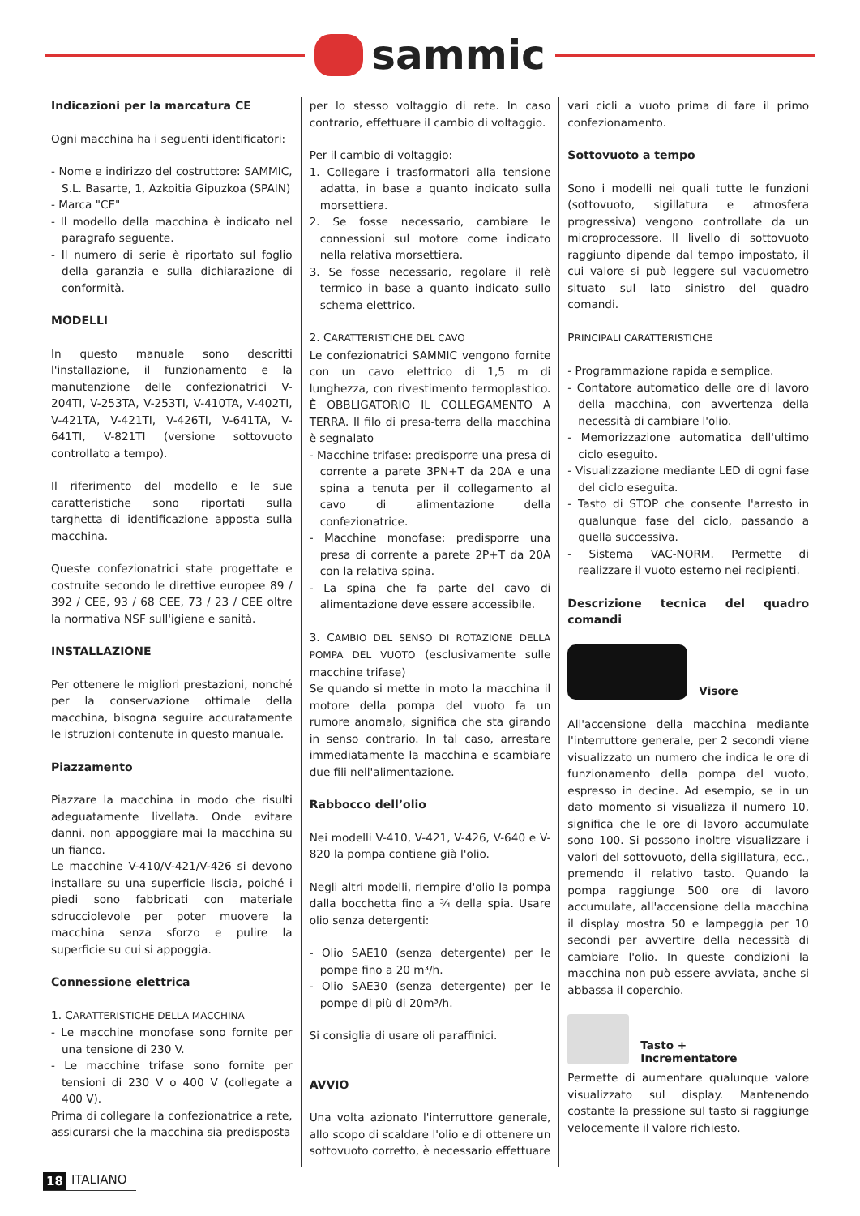sammic
Indicazioni per la marcatura CE
Ogni macchina ha i seguenti identificatori:
- Nome e indirizzo del costruttore: SAMMIC, S.L. Basarte, 1, Azkoitia Gipuzkoa (SPAIN)
- Marca "CE"
- Il modello della macchina è indicato nel paragrafo seguente.
- Il numero di serie è riportato sul foglio della garanzia e sulla dichiarazione di conformità.
MODELLI
In questo manuale sono descritti l'installazione, il funzionamento e la manutenzione delle confezionatrici V-204TI, V-253TA, V-253TI, V-410TA, V-402TI, V-421TA, V-421TI, V-426TI, V-641TA, V-641TI, V-821TI (versione sottovuoto controllato a tempo).
Il riferimento del modello e le sue caratteristiche sono riportati sulla targhetta di identificazione apposta sulla macchina.
Queste confezionatrici state progettate e costruite secondo le direttive europee 89 / 392 / CEE, 93 / 68 CEE, 73 / 23 / CEE oltre la normativa NSF sull'igiene e sanità.
INSTALLAZIONE
Per ottenere le migliori prestazioni, nonché per la conservazione ottimale della macchina, bisogna seguire accuratamente le istruzioni contenute in questo manuale.
Piazzamento
Piazzare la macchina in modo che risulti adeguatamente livellata. Onde evitare danni, non appoggiare mai la macchina su un fianco.
Le macchine V-410/V-421/V-426 si devono installare su una superficie liscia, poiché i piedi sono fabbricati con materiale sdrucciolevole per poter muovere la macchina senza sforzo e pulire la superficie su cui si appoggia.
Connessione elettrica
1. CARATTERISTICHE DELLA MACCHINA
- Le macchine monofase sono fornite per una tensione di 230 V.
- Le macchine trifase sono fornite per tensioni di 230 V o 400 V (collegate a 400 V).
Prima di collegare la confezionatrice a rete, assicurarsi che la macchina sia predisposta
per lo stesso voltaggio di rete. In caso contrario, effettuare il cambio di voltaggio.
Per il cambio di voltaggio:
1. Collegare i trasformatori alla tensione adatta, in base a quanto indicato sulla morsettiera.
2. Se fosse necessario, cambiare le connessioni sul motore come indicato nella relativa morsettiera.
3. Se fosse necessario, regolare il relè termico in base a quanto indicato sullo schema elettrico.
2. CARATTERISTICHE DEL CAVO
Le confezionatrici SAMMIC vengono fornite con un cavo elettrico di 1,5 m di lunghezza, con rivestimento termoplastico. È OBBLIGATORIO IL COLLEGAMENTO A TERRA. Il filo di presa-terra della macchina è segnalato
- Macchine trifase: predisporre una presa di corrente a parete 3PN+T da 20A e una spina a tenuta per il collegamento al cavo di alimentazione della confezionatrice.
- Macchine monofase: predisporre una presa di corrente a parete 2P+T da 20A con la relativa spina.
- La spina che fa parte del cavo di alimentazione deve essere accessibile.
3. CAMBIO DEL SENSO DI ROTAZIONE DELLA POMPA DEL VUOTO (esclusivamente sulle macchine trifase)
Se quando si mette in moto la macchina il motore della pompa del vuoto fa un rumore anomalo, significa che sta girando in senso contrario. In tal caso, arrestare immediatamente la macchina e scambiare due fili nell'alimentazione.
Rabbocco dell’olio
Nei modelli V-410, V-421, V-426, V-640 e V-820 la pompa contiene già l'olio.
Negli altri modelli, riempire d'olio la pompa dalla bocchetta fino a ¾ della spia. Usare olio senza detergenti:
- Olio SAE10 (senza detergente) per le pompe fino a 20 m³/h.
- Olio SAE30 (senza detergente) per le pompe di più di 20m³/h.
Si consiglia di usare oli paraffinici.
AVVIO
Una volta azionato l'interruttore generale, allo scopo di scaldare l'olio e di ottenere un sottovuoto corretto, è necessario effettuare
vari cicli a vuoto prima di fare il primo confezionamento.
Sottovuoto a tempo
Sono i modelli nei quali tutte le funzioni (sottovuoto, sigillatura e atmosfera progressiva) vengono controllate da un microprocessore. Il livello di sottovuoto raggiunto dipende dal tempo impostato, il cui valore si può leggere sul vacuometro situato sul lato sinistro del quadro comandi.
PRINCIPALI CARATTERISTICHE
- Programmazione rapida e semplice.
- Contatore automatico delle ore di lavoro della macchina, con avvertenza della necessità di cambiare l'olio.
- Memorizzazione automatica dell'ultimo ciclo eseguito.
- Visualizzazione mediante LED di ogni fase del ciclo eseguita.
- Tasto di STOP che consente l'arresto in qualunque fase del ciclo, passando a quella successiva.
- Sistema VAC-NORM. Permette di realizzare il vuoto esterno nei recipienti.
Descrizione tecnica del quadro comandi
Visore
All'accensione della macchina mediante l'interruttore generale, per 2 secondi viene visualizzato un numero che indica le ore di funzionamento della pompa del vuoto, espresso in decine. Ad esempio, se in un dato momento si visualizza il numero 10, significa che le ore di lavoro accumulate sono 100. Si possono inoltre visualizzare i valori del sottovuoto, della sigillatura, ecc., premendo il relativo tasto. Quando la pompa raggiunge 500 ore di lavoro accumulate, all'accensione della macchina il display mostra 50 e lampeggia per 10 secondi per avvertire della necessità di cambiare l'olio. In queste condizioni la macchina non può essere avviata, anche si abbassa il coperchio.
Tasto +
Incrementatore
Permette di aumentare qualunque valore visualizzato sul display. Mantenendo costante la pressione sul tasto si raggiunge velocemente il valore richiesto.
18 ITALIANO